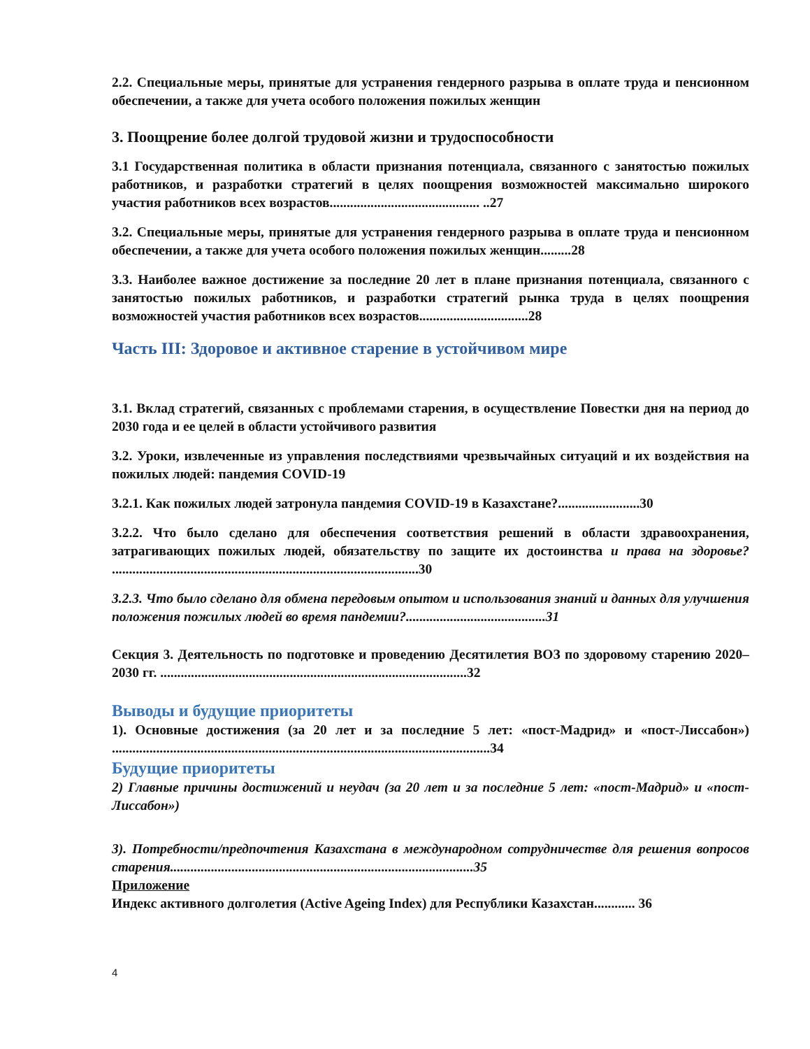2.2. Специальные меры, принятые для устранения гендерного разрыва в оплате труда и пенсионном обеспечении, а также для учета особого положения пожилых женщин
3. Поощрение более долгой трудовой жизни и трудоспособности
3.1 Государственная политика в области признания потенциала, связанного с занятостью пожилых работников, и разработки стратегий в целях поощрения возможностей максимально широкого участия работников всех возрастов............................................ ..27
3.2. Специальные меры, принятые для устранения гендерного разрыва в оплате труда и пенсионном обеспечении, а также для учета особого положения пожилых женщин.........28
3.3. Наиболее важное достижение за последние 20 лет в плане признания потенциала, связанного с занятостью пожилых работников, и разработки стратегий рынка труда в целях поощрения возможностей участия работников всех возрастов................................28
Часть III: Здоровое и активное старение в устойчивом мире
3.1. Вклад стратегий, связанных с проблемами старения, в осуществление Повестки дня на период до 2030 года и ее целей в области устойчивого развития
3.2. Уроки, извлеченные из управления последствиями чрезвычайных ситуаций и их воздействия на пожилых людей: пандемия COVID-19
3.2.1. Как пожилых людей затронула пандемия COVID-19 в Казахстане?........................30
3.2.2. Что было сделано для обеспечения соответствия решений в области здравоохранения, затрагивающих пожилых людей, обязательству по защите их достоинства и права на здоровье? ..........................................................................................30
3.2.3. Что было сделано для обмена передовым опытом и использования знаний и данных для улучшения положения пожилых людей во время пандемии?.........................................31
Секция 3. Деятельность по подготовке и проведению Десятилетия ВОЗ по здоровому старению 2020–2030 гг. ..........................................................................................32
Выводы и будущие приоритеты
1). Основные достижения (за 20 лет и за последние 5 лет: «пост-Мадрид» и «пост-Лиссабон») ...............................................................................................................34
Будущие приоритеты
2) Главные причины достижений и неудач (за 20 лет и за последние 5 лет: «пост-Мадрид» и «пост-Лиссабон»)
3). Потребности/предпочтения Казахстана в международном сотрудничестве для решения вопросов старения.........................................................................................35
Приложение
Индекс активного долголетия (Active Ageing Index) для Республики Казахстан............ 36
4